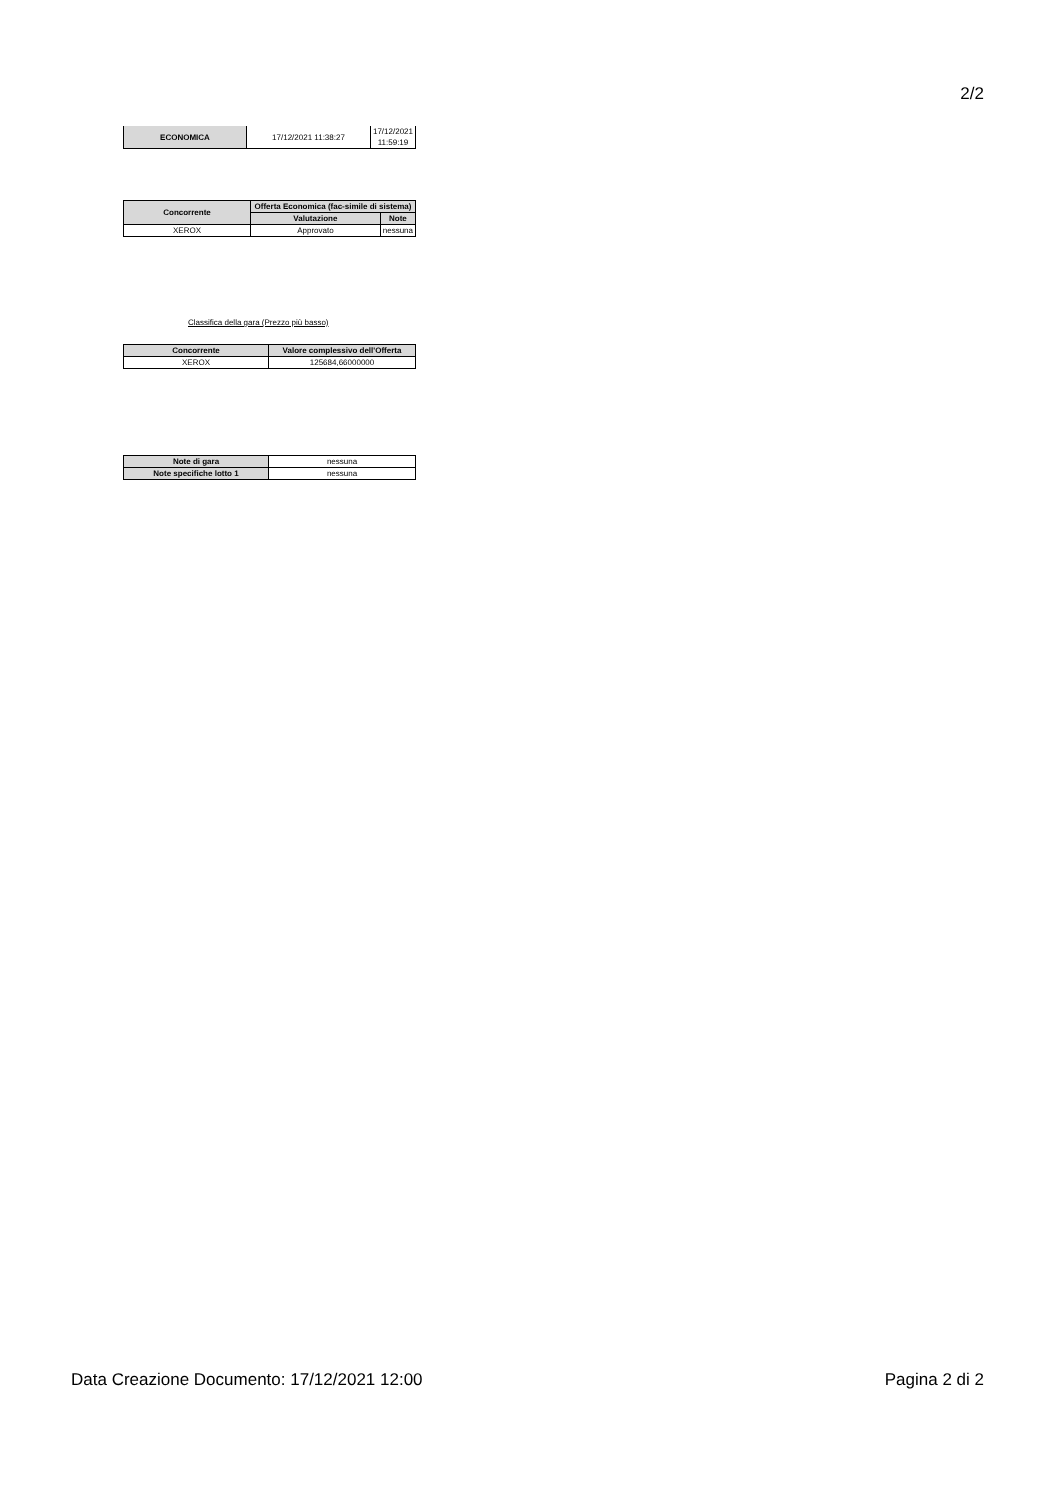2/2
| ECONOMICA | 17/12/2021 11:38:27 | 17/12/2021 11:59:19 |
| Concorrente | Offerta Economica (fac-simile di sistema) | |
| --- | --- | --- |
| | Valutazione | Note |
| XEROX | Approvato | nessuna |
Classifica della gara (Prezzo più basso)
| Concorrente | Valore complessivo dell'Offerta |
| --- | --- |
| XEROX | 125684,66000000 |
| Note di gara | nessuna |
| Note specifiche lotto 1 | nessuna |
Data Creazione Documento: 17/12/2021 12:00 Pagina 2 di 2